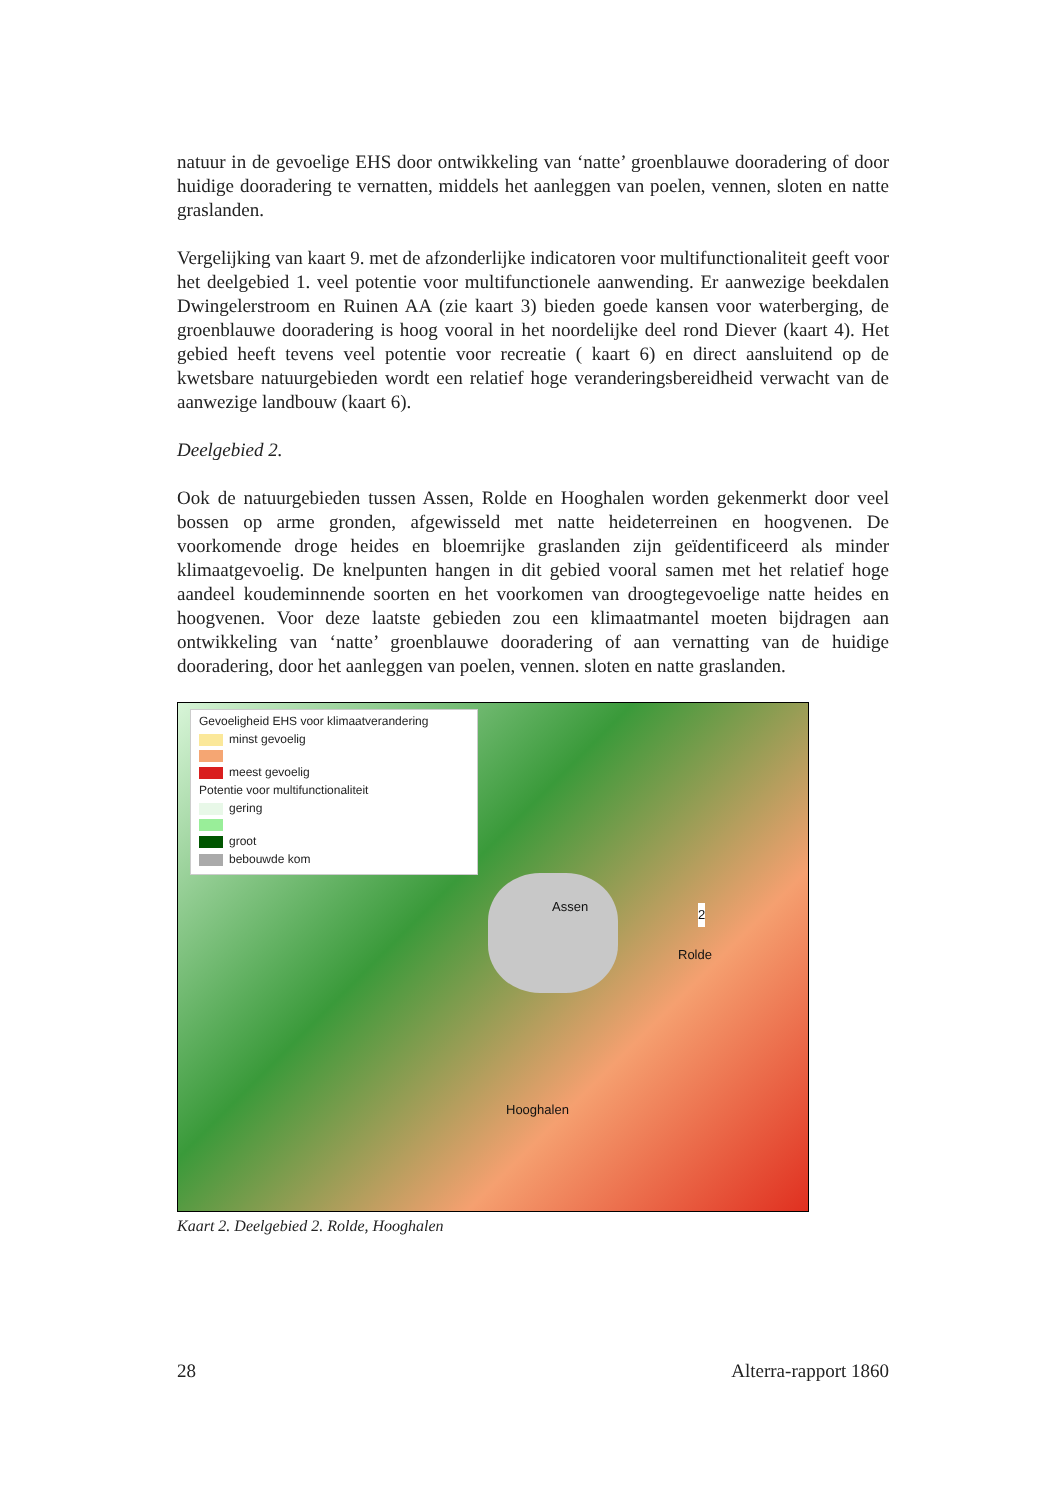natuur in de gevoelige EHS door ontwikkeling van ‘natte’ groenblauwe dooradering of door huidige dooradering te vernatten, middels het aanleggen van poelen, vennen, sloten en natte graslanden.
Vergelijking van kaart 9. met de afzonderlijke indicatoren voor multifunctionaliteit geeft voor het deelgebied 1. veel potentie voor multifunctionele aanwending. Er aanwezige beekdalen Dwingelerstroom en Ruinen AA (zie kaart 3) bieden goede kansen voor waterberging, de groenblauwe dooradering is hoog vooral in het noordelijke deel rond Diever (kaart 4). Het gebied heeft tevens veel potentie voor recreatie ( kaart 6) en direct aansluitend op de kwetsbare natuurgebieden wordt een relatief hoge veranderingsbereidheid verwacht van de aanwezige landbouw (kaart 6).
Deelgebied 2.
Ook de natuurgebieden tussen Assen, Rolde en Hooghalen worden gekenmerkt door veel bossen op arme gronden, afgewisseld met natte heideterreinen en hoogvenen. De voorkomende droge heides en bloemrijke graslanden zijn geïdentificeerd als minder klimaatgevoelig. De knelpunten hangen in dit gebied vooral samen met het relatief hoge aandeel koudeminnende soorten en het voorkomen van droogtegevoelige natte heides en hoogvenen. Voor deze laatste gebieden zou een klimaatmantel moeten bijdragen aan ontwikkeling van ‘natte’ groenblauwe dooradering of aan vernatting van de huidige dooradering, door het aanleggen van poelen, vennen. sloten en natte graslanden.
Gevoeligheid EHS voor klimaatverandering
minst gevoelig
meest gevoelig
Potentie voor multifunctionaliteit
gering
groot
bebouwde kom
Assen
2
Rolde
Hooghalen
Kaart 2. Deelgebied 2. Rolde, Hooghalen
28 Alterra-rapport 1860